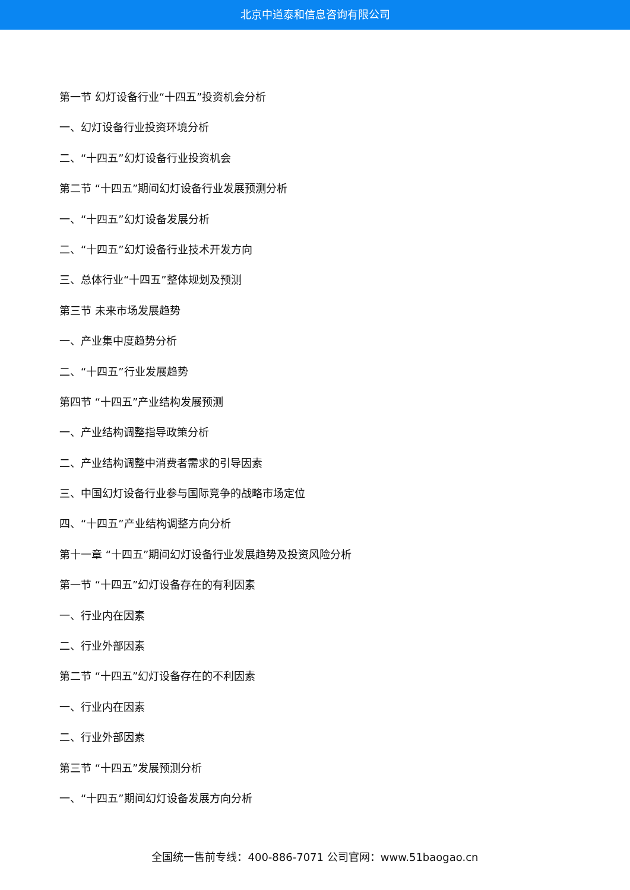北京中道泰和信息咨询有限公司
第一节 幻灯设备行业“十四五”投资机会分析
一、幻灯设备行业投资环境分析
二、“十四五”幻灯设备行业投资机会
第二节 “十四五”期间幻灯设备行业发展预测分析
一、“十四五”幻灯设备发展分析
二、“十四五”幻灯设备行业技术开发方向
三、总体行业“十四五”整体规划及预测
第三节 未来市场发展趋势
一、产业集中度趋势分析
二、“十四五”行业发展趋势
第四节 “十四五”产业结构发展预测
一、产业结构调整指导政策分析
二、产业结构调整中消费者需求的引导因素
三、中国幻灯设备行业参与国际竞争的战略市场定位
四、“十四五”产业结构调整方向分析
第十一章 “十四五”期间幻灯设备行业发展趋势及投资风险分析
第一节 “十四五”幻灯设备存在的有利因素
一、行业内在因素
二、行业外部因素
第二节 “十四五”幻灯设备存在的不利因素
一、行业内在因素
二、行业外部因素
第三节 “十四五”发展预测分析
一、“十四五”期间幻灯设备发展方向分析
全国统一售前专线：400-886-7071 公司官网：www.51baogao.cn